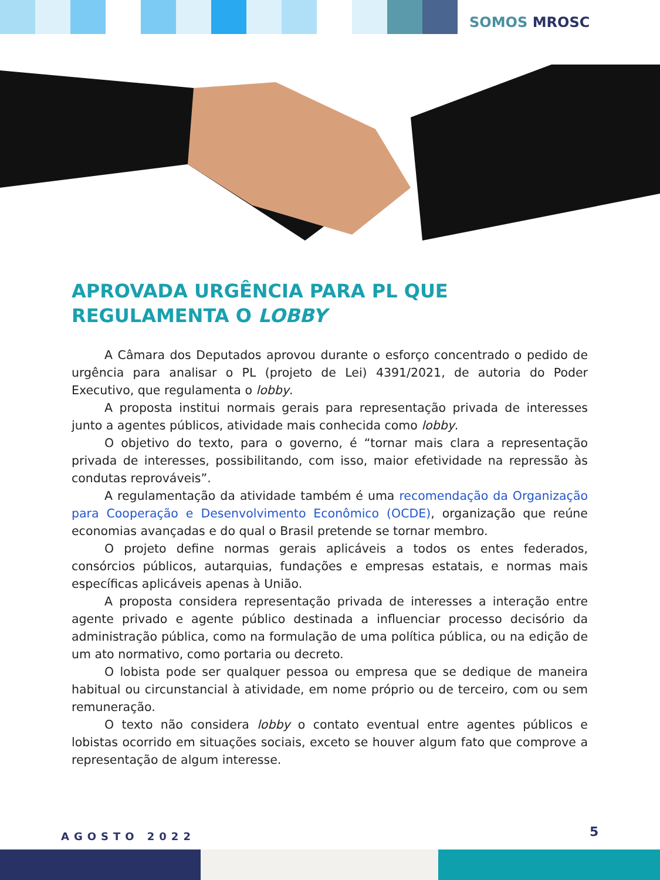SOMOS MROSC
APROVADA URGÊNCIA PARA PL QUE REGULAMENTA O LOBBY
A Câmara dos Deputados aprovou durante o esforço concentrado o pedido de urgência para analisar o PL (projeto de Lei) 4391/2021, de autoria do Poder Executivo, que regulamenta o lobby.
A proposta institui normais gerais para representação privada de interesses junto a agentes públicos, atividade mais conhecida como lobby.
O objetivo do texto, para o governo, é “tornar mais clara a representação privada de interesses, possibilitando, com isso, maior efetividade na repressão às condutas reprováveis”.
A regulamentação da atividade também é uma recomendação da Organização para Cooperação e Desenvolvimento Econômico (OCDE), organização que reúne economias avançadas e do qual o Brasil pretende se tornar membro.
O projeto define normas gerais aplicáveis a todos os entes federados, consórcios públicos, autarquias, fundações e empresas estatais, e normas mais específicas aplicáveis apenas à União.
A proposta considera representação privada de interesses a interação entre agente privado e agente público destinada a influenciar processo decisório da administração pública, como na formulação de uma política pública, ou na edição de um ato normativo, como portaria ou decreto.
O lobista pode ser qualquer pessoa ou empresa que se dedique de maneira habitual ou circunstancial à atividade, em nome próprio ou de terceiro, com ou sem remuneração.
O texto não considera lobby o contato eventual entre agentes públicos e lobistas ocorrido em situações sociais, exceto se houver algum fato que comprove a representação de algum interesse.
AGOSTO 2022 5